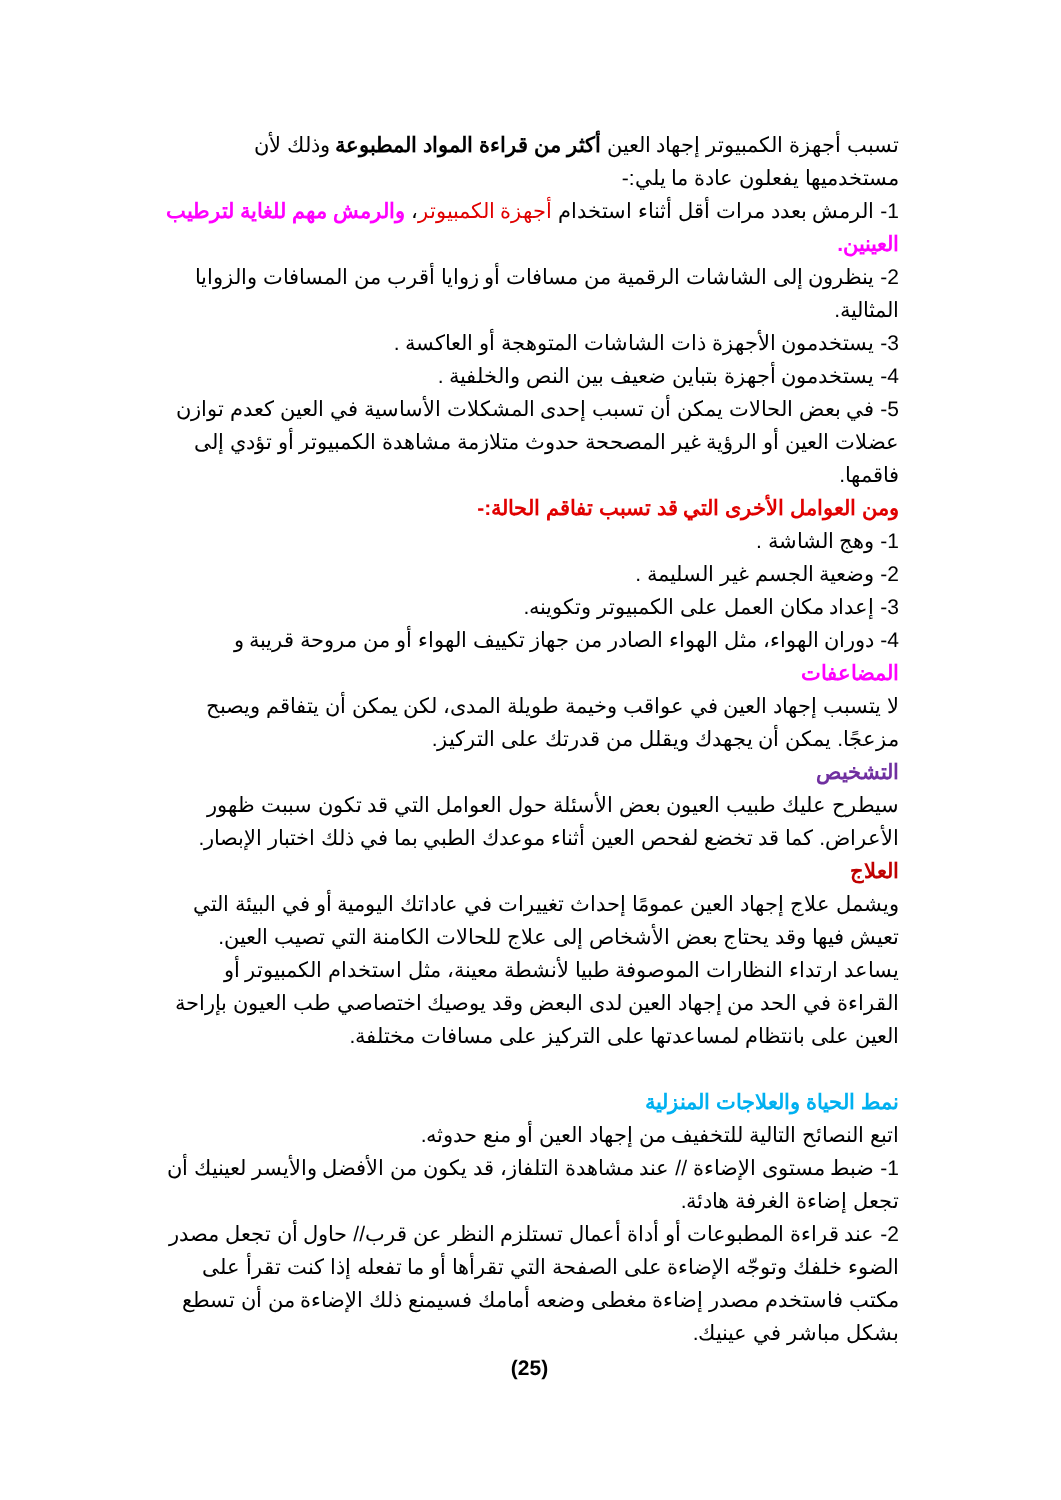تسبب أجهزة الكمبيوتر إجهاد العين أكثر من قراءة المواد المطبوعة وذلك لأن مستخدميها يفعلون عادة ما يلي:-
1- الرمش بعدد مرات أقل أثناء استخدام أجهزة الكمبيوتر، والرمش مهم للغاية لترطيب العينين.
2- ينظرون إلى الشاشات الرقمية من مسافات أو زوايا أقرب من المسافات والزوايا المثالية.
3- يستخدمون الأجهزة ذات الشاشات المتوهجة أو العاكسة .
4- يستخدمون أجهزة بتباين ضعيف بين النص والخلفية .
5- في بعض الحالات يمكن أن تسبب إحدى المشكلات الأساسية في العين كعدم توازن عضلات العين أو الرؤية غير المصححة حدوث متلازمة مشاهدة الكمبيوتر أو تؤدي إلى فاقمها.
ومن العوامل الأخرى التي قد تسبب تفاقم الحالة:-
1- وهج الشاشة .
2- وضعية الجسم غير السليمة .
3- إعداد مكان العمل على الكمبيوتر وتكوينه.
4- دوران الهواء، مثل الهواء الصادر من جهاز تكييف الهواء أو من مروحة قريبة و
المضاعفات
لا يتسبب إجهاد العين في عواقب وخيمة طويلة المدى، لكن يمكن أن يتفاقم ويصبح مزعجًا. يمكن أن يجهدك ويقلل من قدرتك على التركيز.
التشخيص
سيطرح عليك طبيب العيون بعض الأسئلة حول العوامل التي قد تكون سببت ظهور الأعراض. كما قد تخضع لفحص العين أثناء موعدك الطبي بما في ذلك اختبار الإبصار.
العلاج
ويشمل علاج إجهاد العين عمومًا إحداث تغييرات في عاداتك اليومية أو في البيئة التي تعيش فيها وقد يحتاج بعض الأشخاص إلى علاج للحالات الكامنة التي تصيب العين.
يساعد ارتداء النظارات الموصوفة طبيا لأنشطة معينة، مثل استخدام الكمبيوتر أو القراءة في الحد من إجهاد العين لدى البعض وقد يوصيك اختصاصي طب العيون بإراحة العين على بانتظام لمساعدتها على التركيز على مسافات مختلفة.
نمط الحياة والعلاجات المنزلية
اتبع النصائح التالية للتخفيف من إجهاد العين أو منع حدوثه.
1- ضبط مستوى الإضاءة // عند مشاهدة التلفاز، قد يكون من الأفضل والأيسر لعينيك أن تجعل إضاءة الغرفة هادئة.
2- عند قراءة المطبوعات أو أداة أعمال تستلزم النظر عن قرب// حاول أن تجعل مصدر الضوء خلفك وتوجّه الإضاءة على الصفحة التي تقرأها أو ما تفعله إذا كنت تقرأ على مكتب فاستخدم مصدر إضاءة مغطى وضعه أمامك فسيمنع ذلك الإضاءة من أن تسطع بشكل مباشر في عينيك.
(25)